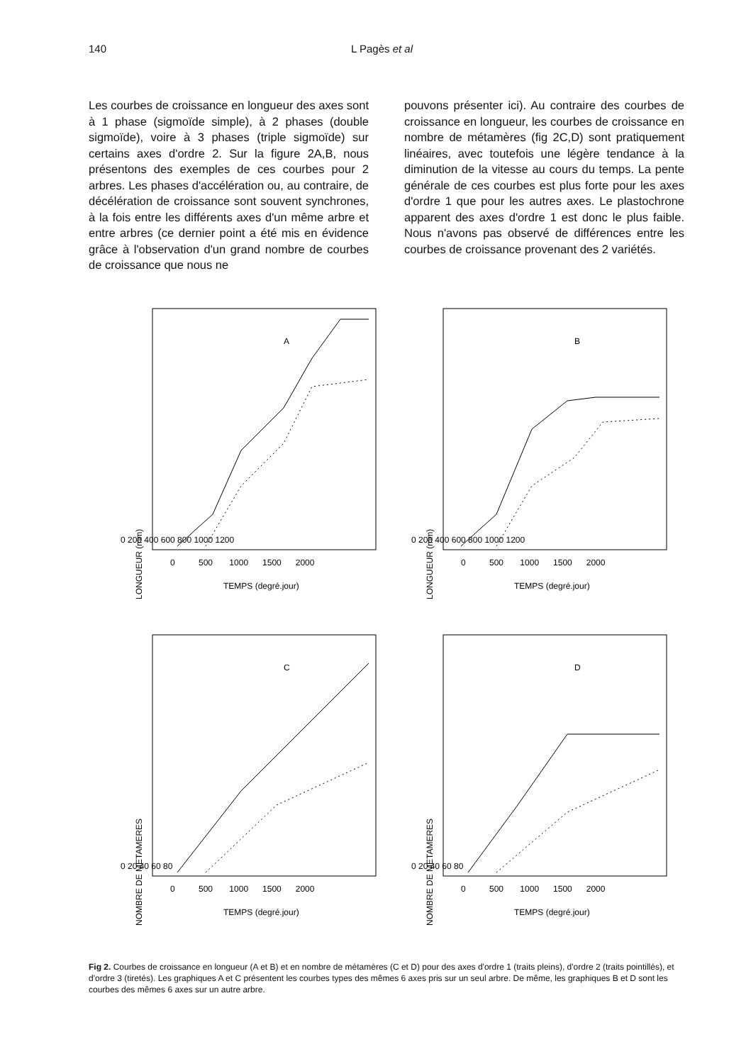140 L Pagès et al
Les courbes de croissance en longueur des axes sont à 1 phase (sigmoïde simple), à 2 phases (double sigmoïde), voire à 3 phases (triple sigmoïde) sur certains axes d'ordre 2. Sur la figure 2A,B, nous présentons des exemples de ces courbes pour 2 arbres. Les phases d'accélération ou, au contraire, de décélération de croissance sont souvent synchrones, à la fois entre les différents axes d'un même arbre et entre arbres (ce dernier point a été mis en évidence grâce à l'observation d'un grand nombre de courbes de croissance que nous ne
pouvons présenter ici). Au contraire des courbes de croissance en longueur, les courbes de croissance en nombre de métamères (fig 2C,D) sont pratiquement linéaires, avec toutefois une légère tendance à la diminution de la vitesse au cours du temps. La pente générale de ces courbes est plus forte pour les axes d'ordre 1 que pour les autres axes. Le plastochrone apparent des axes d'ordre 1 est donc le plus faible. Nous n'avons pas observé de différences entre les courbes de croissance provenant des 2 variétés.
A
LONGUEUR (mm)
0 500 1000 1500 2000
TEMPS (degré.jour)
0 200 400 600 800 1000 1200
B
LONGUEUR (mm)
0 500 1000 1500 2000
TEMPS (degré.jour)
0 200 400 600 800 1000 1200
C
NOMBRE DE METAMERES
0 500 1000 1500 2000
TEMPS (degré.jour)
0 20 40 60 80
D
NOMBRE DE METAMERES
0 500 1000 1500 2000
TEMPS (degré.jour)
0 20 40 60 80
Fig 2. Courbes de croissance en longueur (A et B) et en nombre de métamères (C et D) pour des axes d'ordre 1 (traits pleins), d'ordre 2 (traits pointillés), et d'ordre 3 (tiretés). Les graphiques A et C présentent les courbes types des mêmes 6 axes pris sur un seul arbre. De même, les graphiques B et D sont les courbes des mêmes 6 axes sur un autre arbre.